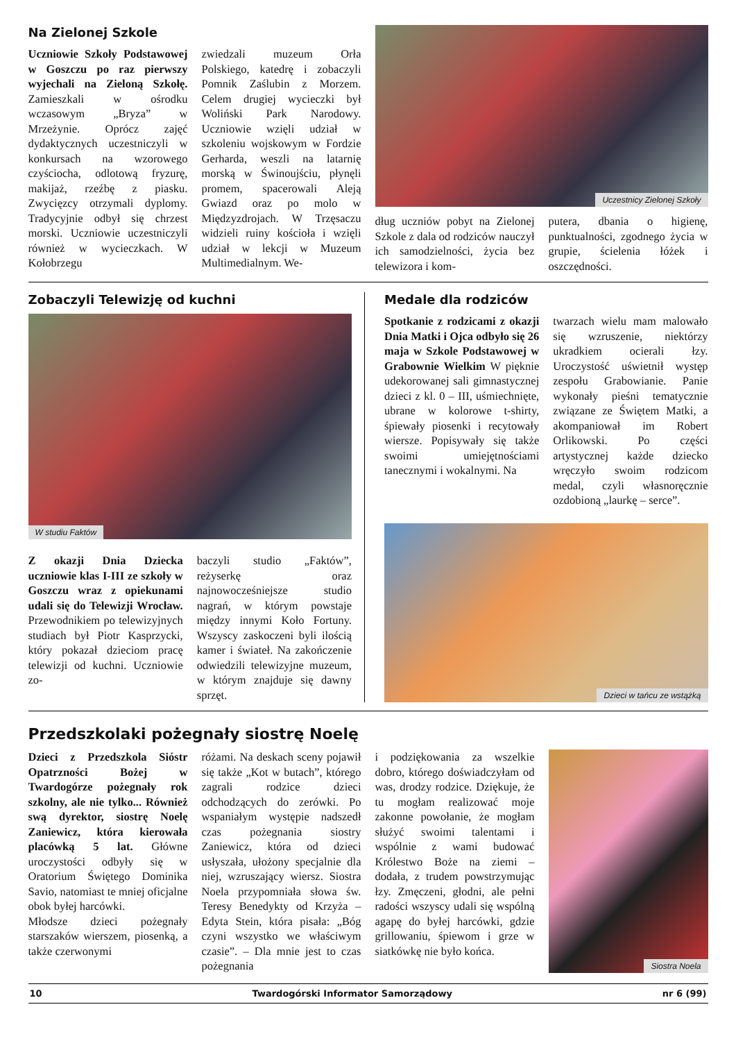Na Zielonej Szkole
Uczniowie Szkoły Podstawowej w Goszczu po raz pierwszy wyjechali na Zieloną Szkołę. Zamieszkali w ośrodku wczasowym „Bryza” w Mrzeżynie. Oprócz zajęć dydaktycznych uczestniczyli w konkursach na wzorowego czyściocha, odlotową fryzurę, makijaż, rzeźbę z piasku. Zwycięzcy otrzymali dyplomy. Tradycyjnie odbył się chrzest morski. Uczniowie uczestniczyli również w wycieczkach. W Kołobrzegu
zwiedzali muzeum Orła Polskiego, katedrę i zobaczyli Pomnik Zaślubin z Morzem. Celem drugiej wycieczki był Woliński Park Narodowy. Uczniowie wzięli udział w szkoleniu wojskowym w Fordzie Gerharda, weszli na latarnię morską w Świnoujściu, płynęli promem, spacerowali Aleją Gwiazd oraz po molo w Międzyzdrojach. W Trzęsaczu widzieli ruiny kościoła i wzięli udział w lekcji w Muzeum Multimedialnym. We-
Uczestnicy Zielonej Szkoły
dług uczniów pobyt na Zielonej Szkole z dala od rodziców nauczył ich samodzielności, życia bez telewizora i kom-
putera, dbania o higienę, punktualności, zgodnego życia w grupie, ścielenia łóżek i oszczędności.
Zobaczyli Telewizję od kuchni
W studiu Faktów
Z okazji Dnia Dziecka uczniowie klas I-III ze szkoły w Goszczu wraz z opiekunami udali się do Telewizji Wrocław. Przewodnikiem po telewizyjnych studiach był Piotr Kasprzycki, który pokazał dzieciom pracę telewizji od kuchni. Uczniowie zo-
baczyli studio „Faktów”, reżyserkę oraz najnowocześniejsze studio nagrań, w którym powstaje między innymi Koło Fortuny. Wszyscy zaskoczeni byli ilością kamer i świateł. Na zakończenie odwiedzili telewizyjne muzeum, w którym znajduje się dawny sprzęt.
Medale dla rodziców
Spotkanie z rodzicami z okazji Dnia Matki i Ojca odbyło się 26 maja w Szkole Podstawowej w Grabownie Wielkim W pięknie udekorowanej sali gimnastycznej dzieci z kl. 0 – III, uśmiechnięte, ubrane w kolorowe t-shirty, śpiewały piosenki i recytowały wiersze. Popisywały się także swoimi umiejętnościami tanecznymi i wokalnymi. Na
twarzach wielu mam malowało się wzruszenie, niektórzy ukradkiem ocierali łzy. Uroczystość uświetnił występ zespołu Grabowianie. Panie wykonały pieśni tematycznie związane ze Świętem Matki, a akompaniował im Robert Orlikowski. Po części artystycznej każde dziecko wręczyło swoim rodzicom medal, czyli własnoręcznie ozdobioną „laurkę – serce”.
Dzieci w tańcu ze wstążką
Przedszkolaki pożegnały siostrę Noelę
Dzieci z Przedszkola Sióstr Opatrzności Bożej w Twardogórze pożegnały rok szkolny, ale nie tylko... Również swą dyrektor, siostrę Noelę Zaniewicz, która kierowała placówką 5 lat. Główne uroczystości odbyły się w Oratorium Świętego Dominika Savio, natomiast te mniej oficjalne obok byłej harcówki.
Młodsze dzieci pożegnały starszaków wierszem, piosenką, a także czerwonymi
różami. Na deskach sceny pojawił się także „Kot w butach”, którego zagrali rodzice dzieci odchodzących do zerówki. Po wspaniałym występie nadszedł czas pożegnania siostry Zaniewicz, która od dzieci usłyszała, ułożony specjalnie dla niej, wzruszający wiersz. Siostra Noela przypomniała słowa św. Teresy Benedykty od Krzyża – Edyta Stein, która pisała: „Bóg czyni wszystko we właściwym czasie”. – Dla mnie jest to czas pożegnania
i podziękowania za wszelkie dobro, którego doświadczyłam od was, drodzy rodzice. Dziękuje, że tu mogłam realizować moje zakonne powołanie, że mogłam służyć swoimi talentami i wspólnie z wami budować Królestwo Boże na ziemi – dodała, z trudem powstrzymując łzy. Zmęczeni, głodni, ale pełni radości wszyscy udali się wspólną agapę do byłej harcówki, gdzie grillowaniu, śpiewom i grze w siatkówkę nie było końca.
Siostra Noela
10 Twardogórski Informator Samorządowy nr 6 (99)